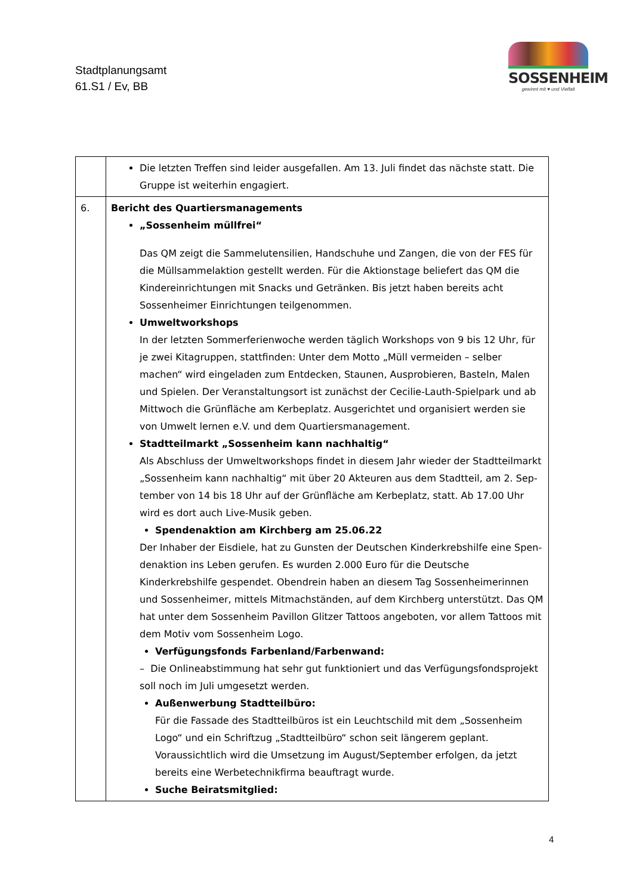Stadtplanungsamt
61.S1 / Ev, BB
SOSSENHEIM
gewinnt mit ♥ und Vielfalt
| | Die letzten Treffen sind leider ausgefallen. Am 13. Juli findet das nächste statt. Die Gruppe ist weiterhin engagiert. |
| 6. | Bericht des Quartiersmanagements „Sossenheim müllfrei“ Das QM zeigt die Sammelutensilien, Handschuhe und Zangen, die von der FES für die Müllsammelaktion gestellt werden. Für die Aktionstage beliefert das QM die Kinder­einrichtungen mit Snacks und Getränken. Bis jetzt haben bereits acht Sossenheimer Einrichtungen teilgenommen. Umweltworkshops In der letzten Sommerferienwoche werden täglich Workshops von 9 bis 12 Uhr, für je zwei Kitagruppen, stattfinden: Unter dem Motto „Müll vermeiden – selber machen“ wird eingeladen zum Entdecken, Staunen, Ausprobieren, Basteln, Malen und Spielen. Der Veranstaltungsort ist zunächst der Cecilie-Lauth-Spielpark und ab Mittwoch die Grünfläche am Kerbeplatz. Ausgerichtet und organisiert werden sie von Umwelt ler­nen e.V. und dem Quartiersmanagement. Stadtteilmarkt „Sossenheim kann nachhaltig“ Als Abschluss der Umweltworkshops findet in diesem Jahr wieder der Stadtteilmarkt „Sossenheim kann nachhaltig“ mit über 20 Akteuren aus dem Stadtteil, am 2. Sep­tember von 14 bis 18 Uhr auf der Grünfläche am Kerbeplatz, statt. Ab 17.00 Uhr wird es dort auch Live-Musik geben. Spendenaktion am Kirchberg am 25.06.22 Der Inhaber der Eisdiele, hat zu Gunsten der Deutschen Kinderkrebshilfe eine Spen­denaktion ins Leben gerufen. Es wurden 2.000 Euro für die Deutsche Kinderkrebshilfe gespendet. Obendrein haben an diesem Tag Sossenheimerinnen und Sossenheimer, mittels Mitmachständen, auf dem Kirchberg unterstützt. Das QM hat unter dem Sos­senheim Pavillon Glitzer Tattoos angeboten, vor allem Tattoos mit dem Motiv vom Sossenheim Logo. Verfügungsfonds Farbenland/Farbenwand: – Die Onlineabstimmung hat sehr gut funktioniert und das Verfügungsfondsprojekt soll noch im Juli umgesetzt werden. Außenwerbung Stadtteilbüro: Für die Fassade des Stadtteilbüros ist ein Leuchtschild mit dem „Sossenheim Logo“ und ein Schriftzug „Stadtteilbüro“ schon seit längerem geplant. Voraussichtlich wird die Umsetzung im August/September erfolgen, da jetzt bereits eine Werbe­technikfirma beauftragt wurde. Suche Beiratsmitglied: |
4